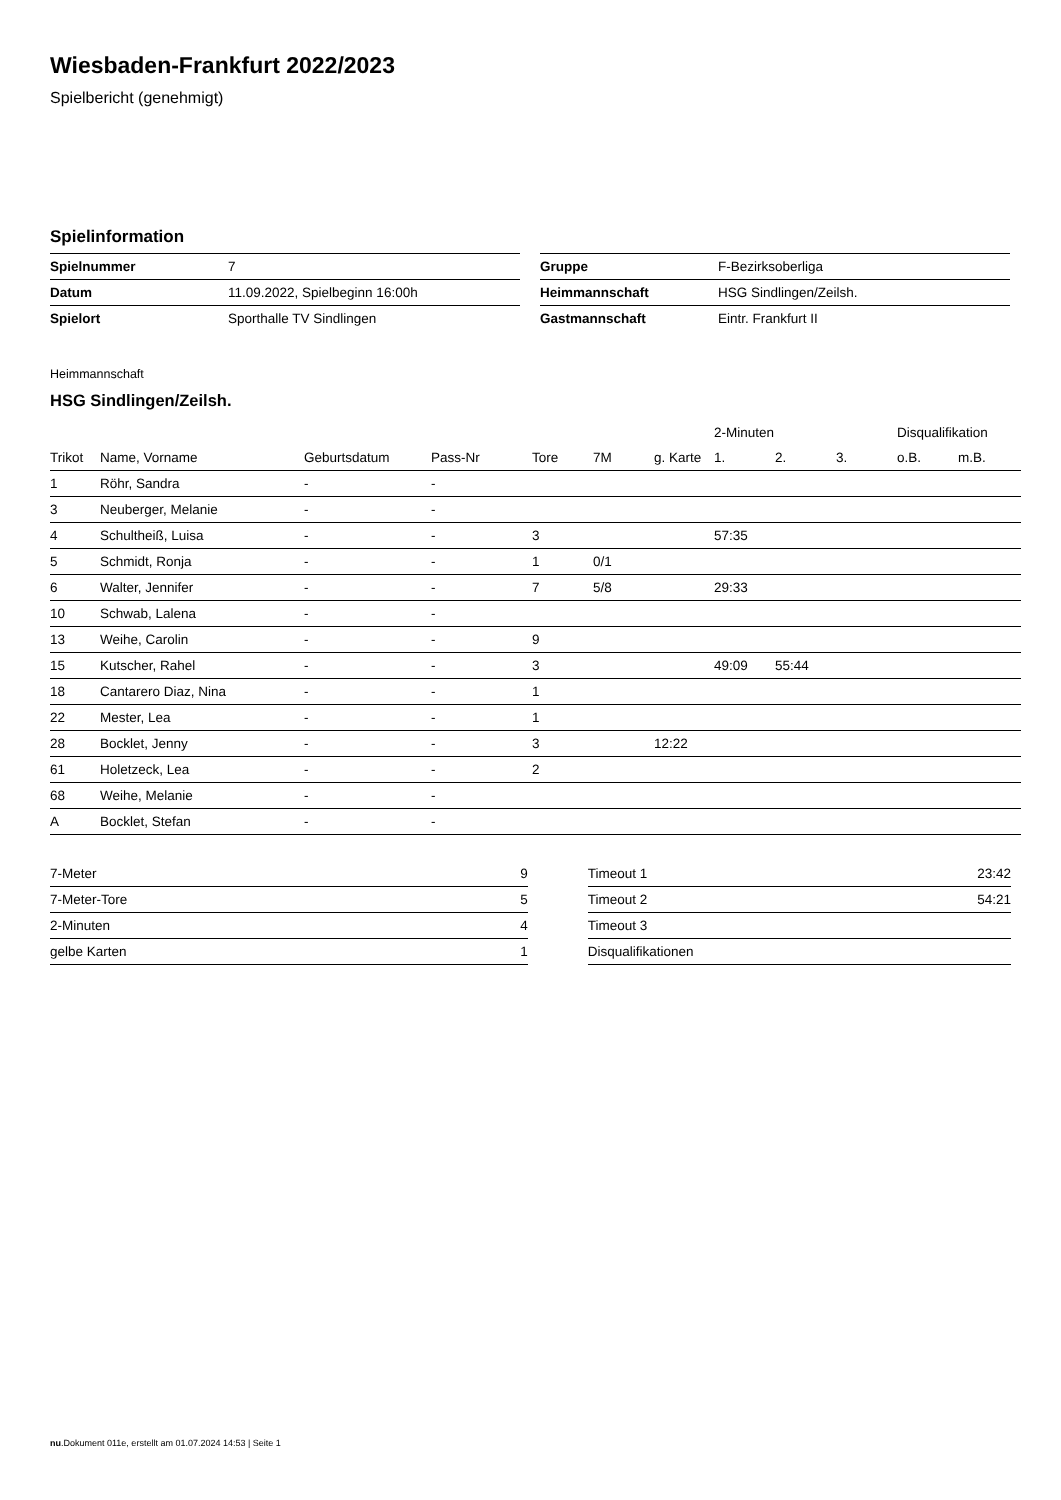Wiesbaden-Frankfurt 2022/2023
Spielbericht (genehmigt)
Spielinformation
| Spielnummer | 7 |
| Datum | 11.09.2022, Spielbeginn 16:00h |
| Spielort | Sporthalle TV Sindlingen |
| Gruppe | F-Bezirksoberliga |
| Heimmannschaft | HSG Sindlingen/Zeilsh. |
| Gastmannschaft | Eintr. Frankfurt II |
Heimmannschaft
HSG Sindlingen/Zeilsh.
| | | | | | | | 2-Minuten | | | Disqualifikation | |
| --- | --- | --- | --- | --- | --- | --- | --- | --- | --- | --- | --- |
| Trikot | Name, Vorname | Geburtsdatum | Pass-Nr | Tore | 7M | g. Karte | 1. | 2. | 3. | o.B. | m.B. |
| 1 | Röhr, Sandra | - | - | | | | | | | | |
| 3 | Neuberger, Melanie | - | - | | | | | | | | |
| 4 | Schultheiß, Luisa | - | - | 3 | | | 57:35 | | | | |
| 5 | Schmidt, Ronja | - | - | 1 | 0/1 | | | | | | |
| 6 | Walter, Jennifer | - | - | 7 | 5/8 | | 29:33 | | | | |
| 10 | Schwab, Lalena | - | - | | | | | | | | |
| 13 | Weihe, Carolin | - | - | 9 | | | | | | | |
| 15 | Kutscher, Rahel | - | - | 3 | | | 49:09 | 55:44 | | | |
| 18 | Cantarero Diaz, Nina | - | - | 1 | | | | | | | |
| 22 | Mester, Lea | - | - | 1 | | | | | | | |
| 28 | Bocklet, Jenny | - | - | 3 | | 12:22 | | | | | |
| 61 | Holetzeck, Lea | - | - | 2 | | | | | | | |
| 68 | Weihe, Melanie | - | - | | | | | | | | |
| A | Bocklet, Stefan | - | - | | | | | | | | |
| 7-Meter | 9 |
| 7-Meter-Tore | 5 |
| 2-Minuten | 4 |
| gelbe Karten | 1 |
| Timeout 1 | 23:42 |
| Timeout 2 | 54:21 |
| Timeout 3 | |
| Disqualifikationen | |
nu.Dokument 011e, erstellt am 01.07.2024 14:53 | Seite 1